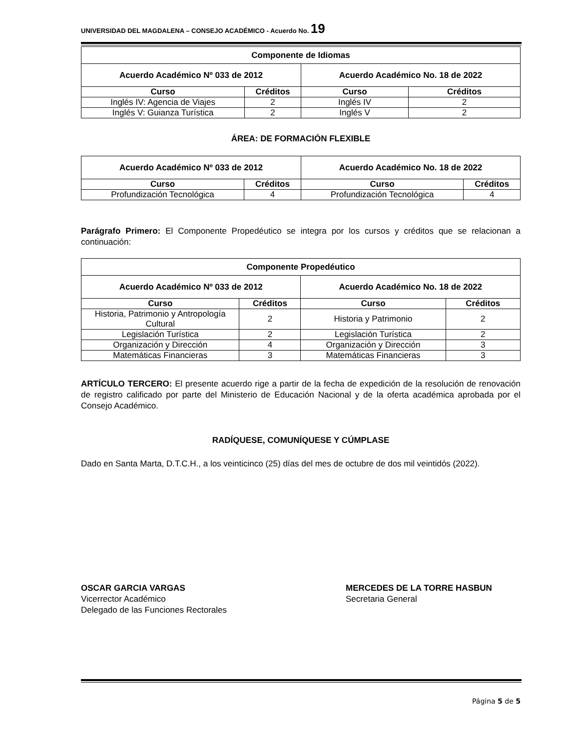UNIVERSIDAD DEL MAGDALENA – CONSEJO ACADÉMICO - Acuerdo No. 19
| Componente de Idiomas | | | |
| --- | --- | --- | --- |
| Acuerdo Académico Nº 033 de 2012 | | Acuerdo Académico No. 18 de 2022 | |
| Curso | Créditos | Curso | Créditos |
| Inglés IV: Agencia de Viajes | 2 | Inglés IV | 2 |
| Inglés V: Guianza Turística | 2 | Inglés V | 2 |
ÁREA: DE FORMACIÓN FLEXIBLE
| Acuerdo Académico Nº 033 de 2012 | | Acuerdo Académico No. 18 de 2022 | |
| --- | --- | --- | --- |
| Curso | Créditos | Curso | Créditos |
| Profundización Tecnológica | 4 | Profundización Tecnológica | 4 |
Parágrafo Primero: El Componente Propedéutico se integra por los cursos y créditos que se relacionan a continuación:
| Componente Propedéutico | | | |
| --- | --- | --- | --- |
| Acuerdo Académico Nº 033 de 2012 | | Acuerdo Académico No. 18 de 2022 | |
| Curso | Créditos | Curso | Créditos |
| Historia, Patrimonio y Antropología Cultural | 2 | Historia y Patrimonio | 2 |
| Legislación Turística | 2 | Legislación Turística | 2 |
| Organización y Dirección | 4 | Organización y Dirección | 3 |
| Matemáticas Financieras | 3 | Matemáticas Financieras | 3 |
ARTÍCULO TERCERO: El presente acuerdo rige a partir de la fecha de expedición de la resolución de renovación de registro calificado por parte del Ministerio de Educación Nacional y de la oferta académica aprobada por el Consejo Académico.
RADÍQUESE, COMUNÍQUESE Y CÚMPLASE
Dado en Santa Marta, D.T.C.H., a los veinticinco (25) días del mes de octubre de dos mil veintidós (2022).
OSCAR GARCIA VARGAS
Vicerrector Académico
Delegado de las Funciones Rectorales
MERCEDES DE LA TORRE HASBUN
Secretaria General
Página 5 de 5